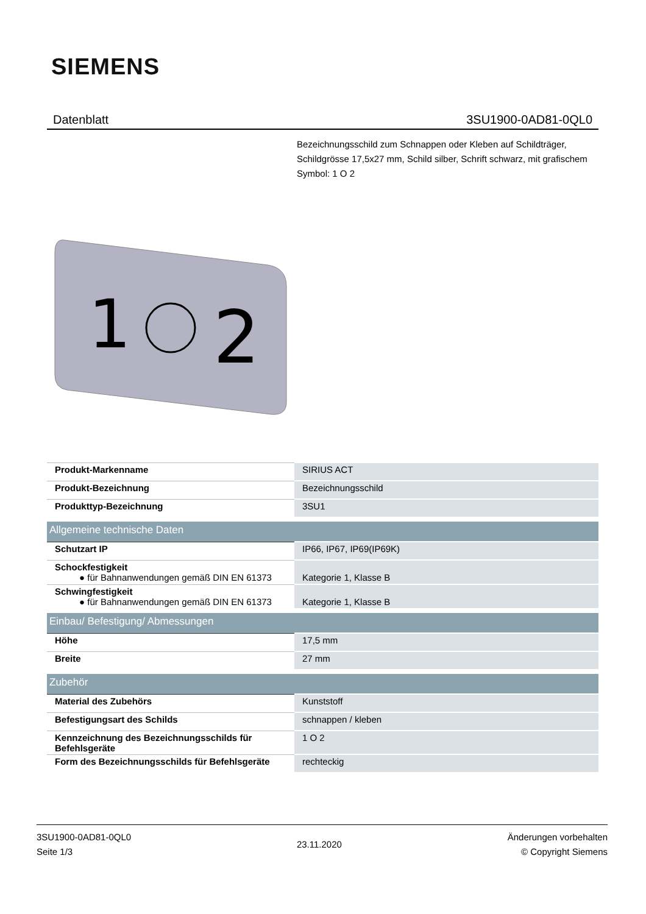SIEMENS
Datenblatt 3SU1900-0AD81-0QL0
Bezeichnungsschild zum Schnappen oder Kleben auf Schildträger, Schildgrösse 17,5x27 mm, Schild silber, Schrift schwarz, mit grafischem Symbol: 1 O 2
1
2
| Produkt-Markenname | SIRIUS ACT |
| Produkt-Bezeichnung | Bezeichnungsschild |
| Produkttyp-Bezeichnung | 3SU1 |
| Allgemeine technische Daten | |
| Schutzart IP | IP66, IP67, IP69(IP69K) |
| Schockfestigkeit ● für Bahnanwendungen gemäß DIN EN 61373 | Kategorie 1, Klasse B |
| Schwingfestigkeit ● für Bahnanwendungen gemäß DIN EN 61373 | Kategorie 1, Klasse B |
| Einbau/ Befestigung/ Abmessungen | |
| Höhe | 17,5 mm |
| Breite | 27 mm |
| Zubehör | |
| Material des Zubehörs | Kunststoff |
| Befestigungsart des Schilds | schnappen / kleben |
| Kennzeichnung des Bezeichnungsschilds für Befehlsgeräte | 1 O 2 |
| Form des Bezeichnungsschilds für Befehlsgeräte | rechteckig |
3SU1900-0AD81-0QL0
Seite 1/3
23.11.2020
Änderungen vorbehalten
© Copyright Siemens